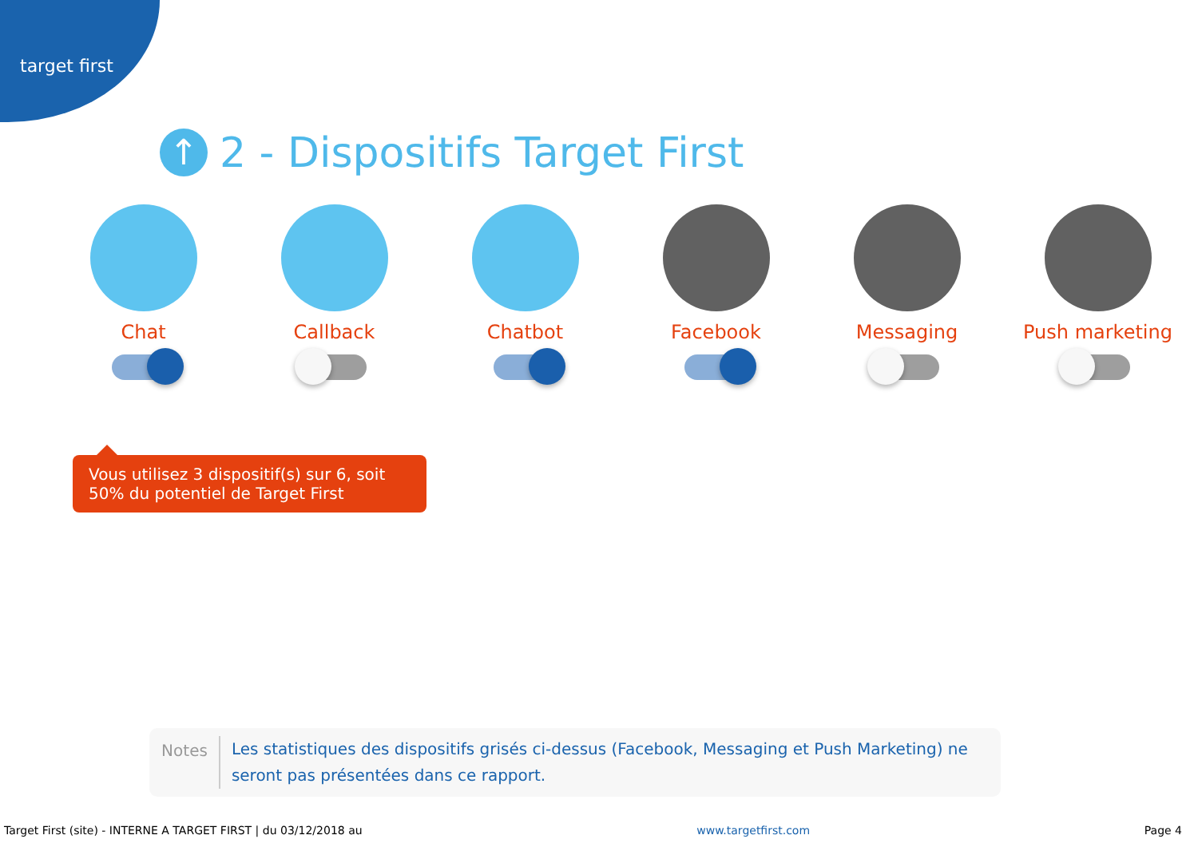target first
↑ 2 - Dispositifs Target First
Chat Callback Chatbot Facebook Messaging Push marketing
Vous utilisez 3 dispositif(s) sur 6, soit 50% du potentiel de Target First
Notes
Les statistiques des dispositifs grisés ci-dessus (Facebook, Messaging et Push Marketing) ne seront pas présentées dans ce rapport.
Target First (site) - INTERNE A TARGET FIRST | du 03/12/2018 au www.targetfirst.com Page 4